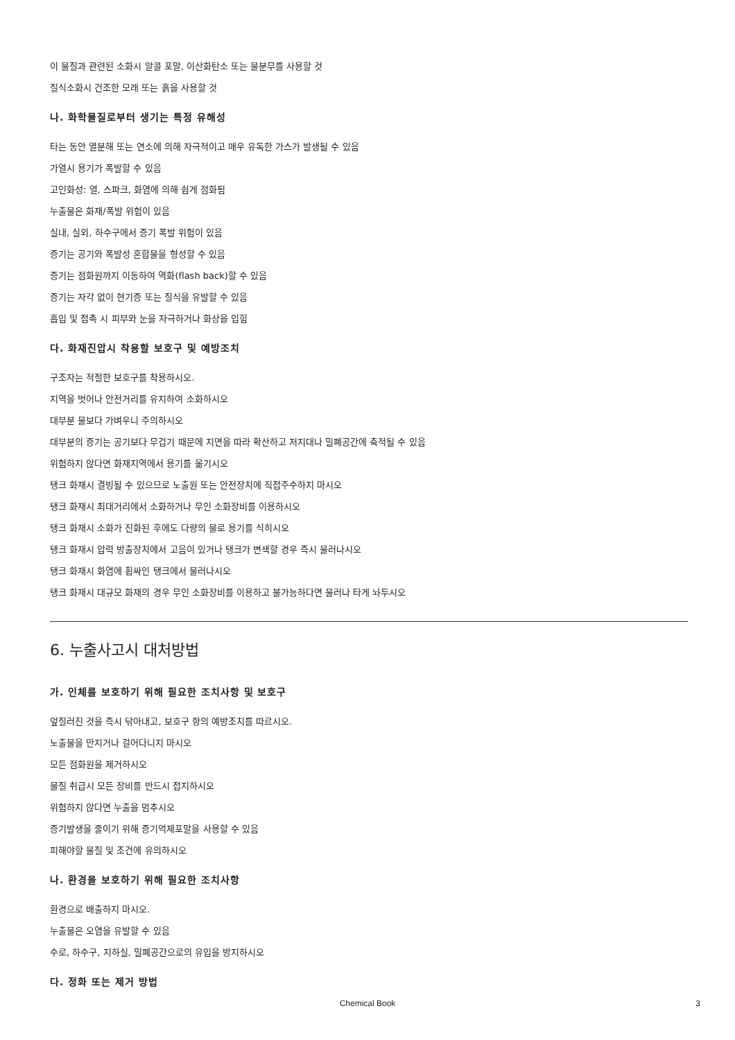이 물질과 관련된 소화시 알콜 포말, 이산화탄소 또는 물분무를 사용할 것
질식소화시 건조한 모래 또는 흙을 사용할 것
나. 화학물질로부터 생기는 특정 유해성
타는 동안 열분해 또는 연소에 의해 자극적이고 매우 유독한 가스가 발생될 수 있음
가열시 용기가 폭발할 수 있음
고인화성: 열, 스파크, 화염에 의해 쉽게 점화됨
누출물은 화재/폭발 위험이 있음
실내, 실외, 하수구에서 증기 폭발 위험이 있음
증기는 공기와 폭발성 혼합물을 형성할 수 있음
증기는 점화원까지 이동하여 역화(flash back)할 수 있음
증기는 자각 없이 현기증 또는 질식을 유발할 수 있음
흡입 및 접촉 시 피부와 눈을 자극하거나 화상을 입힘
다. 화재진압시 착용할 보호구 및 예방조치
구조자는 적절한 보호구를 착용하시오.
지역을 벗어나 안전거리를 유지하여 소화하시오
대부분 물보다 가벼우니 주의하시오
대부분의 증기는 공기보다 무겁기 때문에 지면을 따라 확산하고 저지대나 밀폐공간에 축적될 수 있음
위험하지 않다면 화재지역에서 용기를 옮기시오
탱크 화재시 결빙될 수 있으므로 노출원 또는 안전장치에 직접주수하지 마시오
탱크 화재시 최대거리에서 소화하거나 무인 소화장비를 이용하시오
탱크 화재시 소화가 진화된 후에도 다량의 물로 용기를 식히시오
탱크 화재시 압력 방출장치에서 고음이 있거나 탱크가 변색할 경우 즉시 물러나시오
탱크 화재시 화염에 휩싸인 탱크에서 물러나시오
탱크 화재시 대규모 화재의 경우 무인 소화장비를 이용하고 불가능하다면 물러나 타게 놔두시오
6. 누출사고시 대처방법
가. 인체를 보호하기 위해 필요한 조치사항 및 보호구
엎질러진 것을 즉시 닦아내고, 보호구 항의 예방조치를 따르시오.
노출물을 만지거나 걸어다니지 마시오
모든 점화원을 제거하시오
물질 취급시 모든 장비를 반드시 접지하시오
위험하지 않다면 누출을 멈추시오
증기발생을 줄이기 위해 증기억제포말을 사용할 수 있음
피해야할 물질 및 조건에 유의하시오
나. 환경을 보호하기 위해 필요한 조치사항
환경으로 배출하지 마시오.
누출물은 오염을 유발할 수 있음
수로, 하수구, 지하실, 밀폐공간으로의 유입을 방지하시오
다. 정화 또는 제거 방법
Chemical Book
3